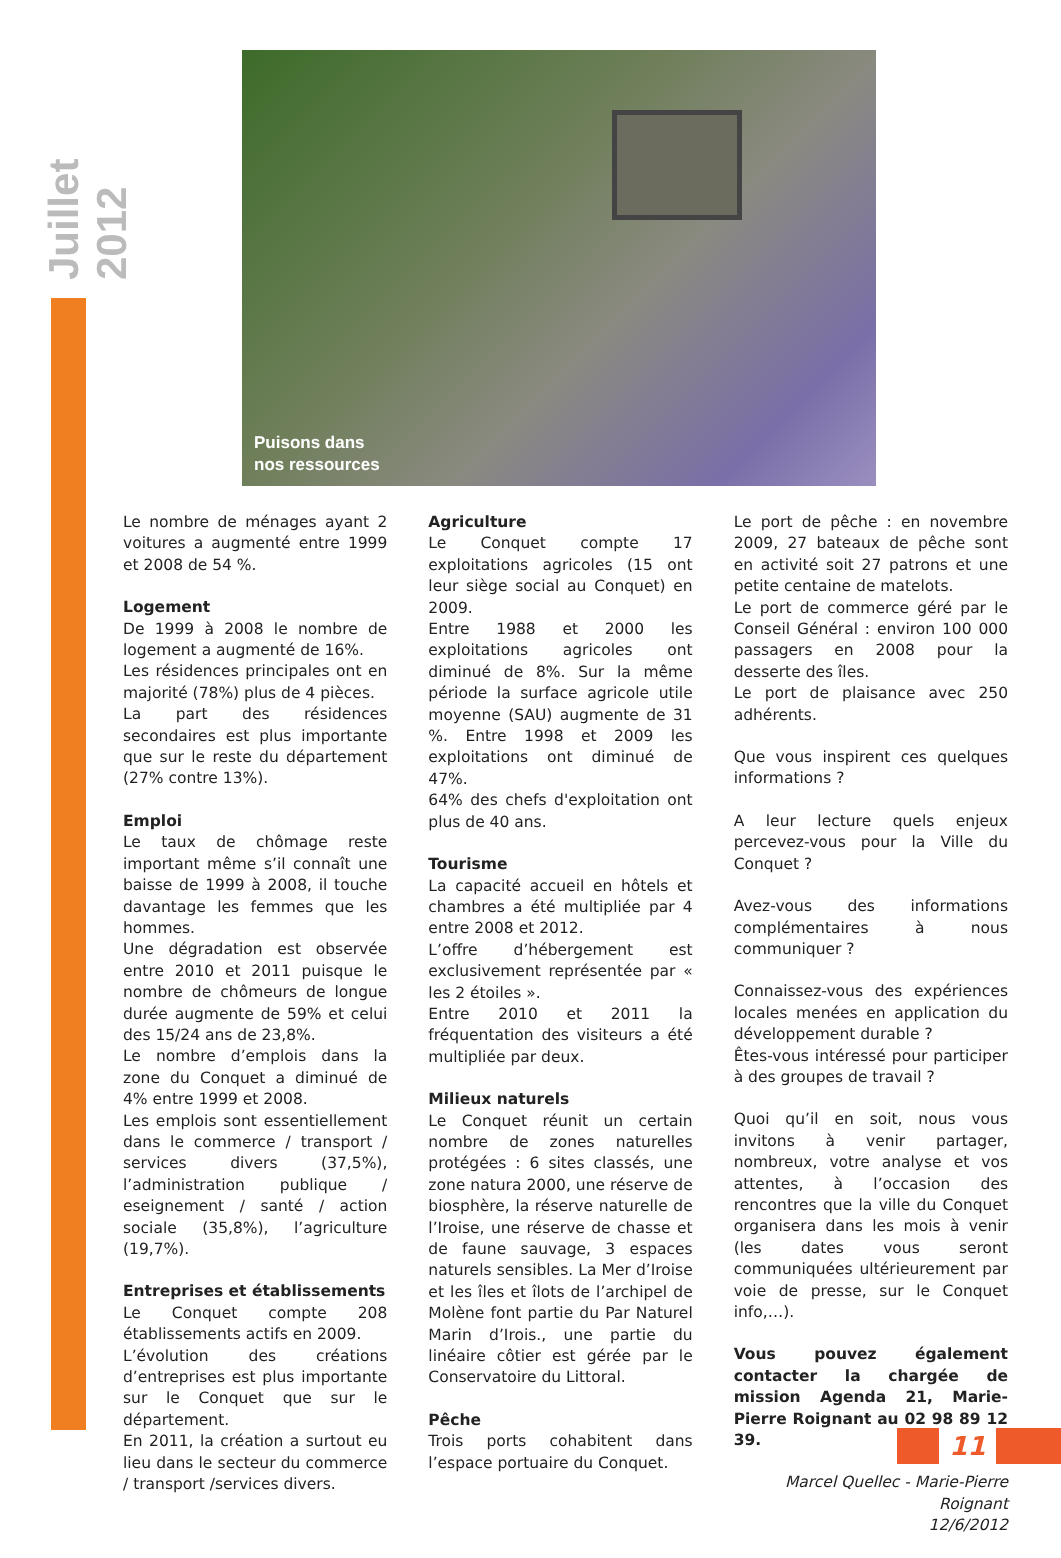Juillet 2012
Puisons dans
nos ressources
Le nombre de ménages ayant 2 voitures a augmenté entre 1999 et 2008 de 54 %.
Logement
De 1999 à 2008 le nombre de logement a augmenté de 16%.
Les résidences principales ont en majorité (78%) plus de 4 pièces.
La part des résidences secondaires est plus importante que sur le reste du département (27% contre 13%).
Emploi
Le taux de chômage reste important même s’il connaît une baisse de 1999 à 2008, il touche davantage les femmes que les hommes.
Une dégradation est observée entre 2010 et 2011 puisque le nombre de chômeurs de longue durée augmente de 59% et celui des 15/24 ans de 23,8%.
Le nombre d’emplois dans la zone du Conquet a diminué de 4% entre 1999 et 2008.
Les emplois sont essentiellement dans le commerce / transport / services divers (37,5%), l’administration publique / eseignement / santé / action sociale (35,8%), l’agriculture (19,7%).
Entreprises et établissements
Le Conquet compte 208 établissements actifs en 2009.
L’évolution des créations d’entreprises est plus importante sur le Conquet que sur le département.
En 2011, la création a surtout eu lieu dans le secteur du commerce / transport /services divers.
Agriculture
Le Conquet compte 17 exploitations agricoles (15 ont leur siège social au Conquet) en 2009.
Entre 1988 et 2000 les exploitations agricoles ont diminué de 8%. Sur la même période la surface agricole utile moyenne (SAU) augmente de 31 %. Entre 1998 et 2009 les exploitations ont diminué de 47%.
64% des chefs d'exploitation ont plus de 40 ans.
Tourisme
La capacité accueil en hôtels et chambres a été multipliée par 4 entre 2008 et 2012.
L’offre d’hébergement est exclusivement représentée par « les 2 étoiles ».
Entre 2010 et 2011 la fréquentation des visiteurs a été multipliée par deux.
Milieux naturels
Le Conquet réunit un certain nombre de zones naturelles protégées : 6 sites classés, une zone natura 2000, une réserve de biosphère, la réserve naturelle de l’Iroise, une réserve de chasse et de faune sauvage, 3 espaces naturels sensibles. La Mer d’Iroise et les îles et îlots de l’archipel de Molène font partie du Par Naturel Marin d’Irois., une partie du linéaire côtier est gérée par le Conservatoire du Littoral.
Pêche
Trois ports cohabitent dans l’espace portuaire du Conquet.
Le port de pêche : en novembre 2009, 27 bateaux de pêche sont en activité soit 27 patrons et une petite centaine de matelots.
Le port de commerce géré par le Conseil Général : environ 100 000 passagers en 2008 pour la desserte des îles.
Le port de plaisance avec 250 adhérents.
Que vous inspirent ces quelques informations ?
A leur lecture quels enjeux percevez-vous pour la Ville du Conquet ?
Avez-vous des informations complémentaires à nous communiquer ?
Connaissez-vous des expériences locales menées en application du développement durable ?
Êtes-vous intéressé pour participer à des groupes de travail ?
Quoi qu’il en soit, nous vous invitons à venir partager, nombreux, votre analyse et vos attentes, à l’occasion des rencontres que la ville du Conquet organisera dans les mois à venir (les dates vous seront communiquées ultérieurement par voie de presse, sur le Conquet info,…).
Vous pouvez également contacter la chargée de mission Agenda 21, Marie-Pierre Roignant au 02 98 89 12 39.
Marcel Quellec - Marie-Pierre Roignant
12/6/2012
11